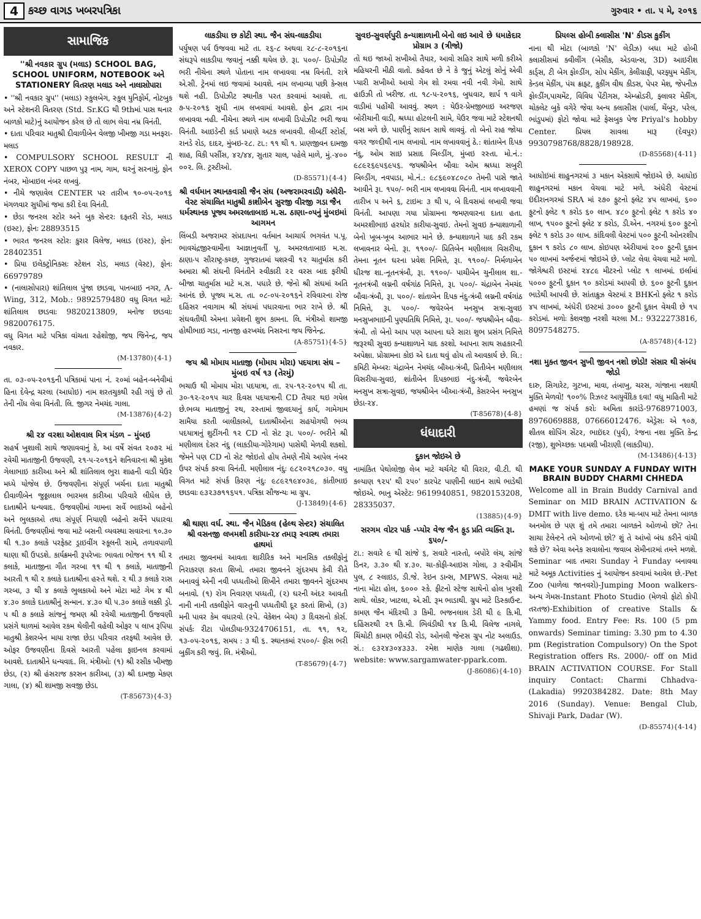4 કચ્છ વાગડ ખબરપત્રિકા ગુરુવાર • તા. ૫ મે, ૨૦૧૬
સામાજિક
''શ્રી નવકાર ગ્રુપ (મલાડ) SCHOOL BAG, SCHOOL UNIFORM, NOTEBOOK અને STATIONERY વિતરણ મલાડ અને નાલાસોપારા
• ''શ્રી નવકાર ગ્રુપ'' (મલાડ) સ્કુલબેગ, સ્કુલ યુનિફોર્મ, નોટબુક અને સ્ટેશનરી વિતરણ (Std. Sr.KG થી 9thમાં પાસ થનાર બાળકો માટે)નું આયોજન કરેલ છે તો લાભ લેવા નમ્ર વિનંતી.
• દાતા પરિવાર માતુશ્રી દીવાળીબેન વેલજી ખીમજી ગડા મનફરા-મલાડ
• COMPULSORY SCHOOL RESULT ની XEROX COPY પાછળ પુરૂ નામ, ગામ, ઘરનું સરનામું, ફોન નંબર, મોબાઇલ નંબર લખવું.
• નીચે જણાવેલ CENTER પર તારીખ ૧૦-૦૫-૨૦૧૬ મંગળવાર સુધીમાં જમા કરી દેવા વિનંતી.
• છેડા જનરલ સ્ટોર અને બુક સેન્ટરઃ દફતરી રોડ, મલાડ (ઇસ્ટ), ફોનઃ 28893515
• ભારત જનરલ સ્ટોરઃ કુરાર વિલેજ, મલાડ (ઇસ્ટ), ફોનઃ 28402351
• પ્રિયા ઇલેક્ટ્રોનિક્સઃ સ્ટેશન રોડ, મલાડ (વેસ્ટ), ફોનઃ 66979789
• (નાલાસોપારા) શાંતિલાલ પુંજા છાડવા, પાનબાઇ નગર, A-Wing, 312, Mob.: 9892579480 વધુ વિગત માટેઃ શાંતિલાલ છાડવાઃ 9820213809, મનોજ છાડવાઃ 9820076175.
વધુ વિગત માટે પત્રિકા વાંચતા રહેશોજી, જય જિનેન્દ્ર, જય નવકાર.
(M-13780){4-1}
તા. ૦૩-૦૫-૨૦૧૬ની પત્રિકામાં પાના નં. ૨૦માં બહેન-બનેવીમાં હિના દેવેન્દ્ર ચરલા (આધોઇ) નામ શરતચુકથી રહી ગયું છે તો તેની નોંધ લેવા વિનંતી. લિ. જીગર નેમચંદ ગાલા.
(M-13876){4-2}
શ્રી ૨૪ વરશા ઓશવાલ મિત્ર મંડળ – મુંબઇ
સહર્ષ ખુશાલી સાથે જણાવવાનું કે, આ વર્ષે સંવત ૨૦૭૨ માં રવેચી માતાજીની ઉજવણી, ૨૧-૫-૨૦૧૬ને શનિવારના શ્રી મુકેશ ગેલાભાઇ કારીઆ અને શ્રી શાંતિલાલ ભુરા શાહની વાડી યેઉર મધ્યે યોજેલ છે. ઉજવણીના સંપૂર્ણ ખર્ચના દાતા માતુશ્રી દીવાળીબેન જુઠ્ઠાલાલ ભારમલ કારીઆ પરિવારે લીધેલ છે, દાતાશ્રીને ધન્યવાદ. ઉજવણીમાં ગામના સર્વે ભાઇઓ બહેનો અને ભુલકાઓ તથા સંપૂર્ણ નિયાણી બહેનો સર્વેને પધારવા વિનંતી. ઉજવણીમાં જવા માટે બસની વ્યવસ્થા સવારના ૧૦.૩૦ થી ૧.૩૦ કલાકે પરફેક્ટ ડ્રાઇવીંગ સ્કૂલની સામે, તળાવપાળી થાણા થી ઉપડશે. કાર્યક્રમની રૂપરેખાઃ ભાવતા ભોજન ૧૧ થી ૨ કલાકે, માતાજીના ગીત ગરબા ૧૧ થી ૧ કલાકે, માતાજીની આરતી ૧ થી ૨ કલાકે દાતાશ્રીના હસ્તે થશે. ૨ થી ૩ કલાકે રાસ ગરબા, ૩ થી ૪ કલાકે ભુલકાઓ અને મોટા માટે ગેમ ૪ થી ૪.૩૦ કલાકે દાતાશ્રીનું સન્માન. ૪.૩૦ થી ૫.૩૦ કલાકે લક્કી ડ્રો. ૫ થી ૭ કલાકે સાંજનું જમણ શ્રી રવેચી માતાજીની ઉજવણી પ્રસંગે થાળમાં આવેલ રકમ થેલીની વહેલી ઓફર ૫ લાખ રૂપિયા માતુશ્રી કેશરબેન માયા રાજા છેડા પરિવાર તરફથી આવેલ છે. ઓફર ઉજવણીના દિવસે આરતી પહેલા ફાઇનલ કરવામાં આવશે. દાતાશ્રીને ધન્યવાદ. લિ. મંત્રીઓઃ (૧) શ્રી રસીક ખીમજી છેડા, (૨) શ્રી હંસરાજ કરસન કારીઆ, (૩) શ્રી દામજી મેકણ ગાલા, (૪) શ્રી શામજી સવજી છેડા.
(T-85673){4-3}
લાકડીયા છ કોટી સ્થા. જૈન સંઘ-લાકડીયા
પર્યુષણ પર્વ ઉજવવા માટે તા. ૨૬-૮ અથવા ૨૮-૮-૨૦૧૬ના સંઘરૂપે લાકડીયા જવાનું નક્કી થયેલ છે. રૂા. ૫૦૦/- ડિપોઝીટ ભરી નીચેના સ્થળે પોતાના નામ લખાવવા નમ્ર વિનંતી. રાત્રે એ.સી. ટ્રેનમાં લઇ જવામાં આવશે. નામ લખાવ્યા પછી કેન્સલ થશે નહી. ડિપોઝીટ સ્થાનીક પરત કરવામાં આવશે. તા. ૭-૫-૨૦૧૬ સુધી નામ લખવામાં આવશે. ફોન દ્વારા નામ લખાવવા નહી. નીચેના સ્થળે નામ લખાવી ડિપોઝીટ ભરી જવા વિનંતી. આઇડેન્ટી કાર્ડ પ્રમાણે અટક લખાવવી. લીબર્ટી સ્ટોર્સ, રાનડે રોડ, દાદર, મુંબઇ-૨૮. ટા.: ૧૧ થી ૧. પ્રાણજીવન દામજી શાહ, વિકી પર્સીસ, ૪૨/૪૪, સુતાર ચાલ, પહેલે માળે, મું.-૪૦૦ ૦૦૨. લિ. ટ્રસ્ટીઓ.
(D-85571){4-4}
શ્રી વર્ધમાન સ્થાનકવાસી જૈન સંઘ (અજરામરવાડી) અંધેરી-વેસ્ટ સંચાલિત માતુશ્રી કાશીબેન સુરજી વીરજી ગડા જૈન ધર્મસ્થાનક પૂજ્ય અમરલતાબાઇ મ.સ. ઠાણા-૦૫નું મુંબઇમાં આગમન
લિંબડી અજરામર સંપ્રદાયના વર્તમાન આચાર્ય ભગવંત પ.પૂ. ભાવચંદ્રજીસ્વામીના આજ્ઞાનુવર્તી પૂ. અમરલતાબાઇ મ.સ. ઠાણા-૫ સૌરાષ્ટ્ર-કચ્છ, ગુજરાતમાં યશસ્વી ૧૨ ચાતુર્માસ કરી અમારા શ્રી સંઘની વિનંતીને સ્વીકારી ૨૨ વરસ બાદ ફરીથી બીજા ચાતુર્માસ માટે મ.સ. પધારે છે. જેનો શ્રી સંઘમાં અતિ આનંદ છે. પૂજ્ય મ.સ. તા. ૦૮-૦૫-૨૦૧૬ને રવિવારના રોજ દહિંસર નવાગામ શ્રી સંઘમાં પધારવાના ભાર રાખે છે. શ્રી સંઘવતીથી એમના પ્રવેશની શુભ કામના. લિ. મંત્રીઓ શામજી હોથીભાઇ ગડા, નાનજી હરખચંદ નિસરના જય જિનેન્દ્ર.
(A-85751){4-5}
જય શ્રી મોમાય માતાજી (મોમાય મોરા) પદયાત્રા સંઘ – મુંબઇ વર્ષ ૧૩ (તેરમું)
ભચાઉ થી મોમાય મોરા પદયાત્રા, તા. ૨૫-૧૨-૨૦૧૫ થી તા. ૩૦-૧૨-૨૦૧૫ ચાર દિવસ પદયાત્રાની CD તૈયાર થઇ ગયેલ છે.ભવ્ય માતાજીનું રથ, રસ્તામાં જીવદયાનું કાર્ય, ગામેગામ સામૈયા કરતી બાલીકાઓ, દાતાશ્રીઓના સહયોગથી ભવ્ય પદયાત્રાનું શુટીંગની ૧૨ CD નો સેટ રૂા. ૫૦૦/- ભરીને શ્રી મણીલાલ દેસર નંદુ (લાકડીયા-ગોરેગામ) પાસેથી મેળવી શકશો. જેમને પણ CD નો સેટ જોઇતો હોય તેમણે નીચે આપેલ નંબર ઉપર સંપર્ક કરવા વિનંતી. મણીલાલ નંદુઃ ૯૮૨૦૨૧૮૦૩૦. વધુ વિગત માટે સંપર્ક કિરણ નંદુઃ ૯૮૯૨૧૯૪૦૩૯, કાંતીભાઇ છાડવાઃ ૯૩૨૩૭૧૧૬૫૧. પત્રિકા સૌજન્યઃ મા ગ્રુપ.
(J-13849){4-6}
શ્રી થાણા વર્ધ. સ્થા. જૈન મેડિકલ (હેલ્થ સેન્ટર) સંચાલિત શ્રી વસનજી લખમશી કારીયા-૨૪ તમારૂ સ્વાસ્થ તમારા હાથમાં
તમારા જીવનમાં આવતા શારીરિક અને માનસિક તકલીફોનું નિરાકરણ કરતા શિખો. તમારા જીવનને સુંદરમય કેવી રીતે બનાવવું એની નવી પધ્ધતીઓ શિખીને તમારા જીવનને સુંદરમય બનાવો. (૧) રોગ નિવારણ પધ્ધતી, (૨) ઘરની અંદર આવતી નાની નાની તકલીફોને વાસ્તુની પધ્ધતીથી દૂર કરતાં શિખો, (૩) મની પાવર કેમ વધારવો (સ્પે. વેકેશન બેચ) ૩ દિવસનો કોર્સ. સંપર્કઃ રીટા પોલડીયા-9324706151, તા. ૧૧, ૧૨, ૧૩-૦૫-૨૦૧૬, સમય : ૩ થી ૬. સ્થાનકમાં ૨૫૦૦/- ફીસ ભરી બુકીંગ કરી જવું. લિ. મંત્રીઓ.
(T-85679){4-7}
સુવઇ-સુવર્ણપુરી કન્યાશાળાની બેનો લઇ આવે છે ધમાકેદાર પ્રોગ્રામ ૩ (ત્રીજો)
તો થઇ જાઓ સખીઓ તૈયાર, આવો સહિર સાથે મળી કરીએ મહિયરની મીઠી વાતો. કહેવત છે ને કે જુનું એટલું સોનું એવી પ્યારી સખીઓ આવો ગેમ શો રમવા નવી નવી ગેમો. સાથે હાઉઝી તો ખરીજ. તા. ૧૮-૫-૨૦૧૬, બુધવાર, શાર્પ ૧ વાગે વાડીમાં પહોંચી આવવું. સ્થળ : યેઉર-પ્રેમજીભાઇ અરજણ બોરીચાની વાડી, શ્રધ્ધા હોટલની સામે, યેઉર જવા માટે સ્ટેશનથી બસ મળે છે. પાણીનું સાધન સાથે લાવવું. તો બેનો રાહ જોયા વગર જલ્દીથી નામ લખાવો. નામ લખાવવાનું ઠે.: શાંતાબેન દિપક નંદુ, ઓમ સાઇ પ્રસાદ બિલ્ડીંગ, મુંબઇ રસ્તા. મો.નં.: ૯૮૯૨૬૯૫૬૯૫૬. જયશ્રીબેન બૌવાઃ ઓમ શ્રધ્ધા સબુરી બિલ્ડીંગ, નવપાડા, મો.નં.: ૯૮૬૯૦૪૮૦૮૦ તેમની પાસે જાતે આવીને રૂા. ૧૫૦/- ભરી નામ લખાવવા વિનંતી. નામ લખાવવાની તારીખ ૫ અને ૬, ટાઇમઃ ૩ થી ૫, બે દિવસમાં લખાવી જવા વિનંતી. આપણા ગયા પ્રોગ્રામના જમણવારના દાતા હતા. અમરશીભાઇ હરઘોર કારીયા-સુવઇ. તેમનો સુવઇ કન્યાશાળાની બેનો ખૂબ-ખૂબ આભાર માને છે. કન્યાશાળાને યાદ કરી રકમ લખાવનાર બેનો. રૂા. ૧૧૦૦/- પ્રિતિબેન મણીલાલ વિસરીયા, તેમના નૂતન ઘરના પ્રવેશ નિમિત્તે, રૂા. ૧૧૦૦/- નિર્મળાબેન ધીરજ શા.-નૂતનત્રંબૌ, રૂા. ૧૧૦૦/- પાચીબેન ચુનીલાલ શા.-નૂતનત્રંબૌ લગ્નની વર્ષગાંઠ નિમિત્તે, રૂા. ૫૦૦/- ચંદ્રાબેન નેમચંદ બૌવા-ત્રંબૌ, રૂા. ૫૦૦/- શાંતાબેન દિપક નંદુ-ત્રંબૌ લગ્નની વર્ષગાંઠ નિમિત્તે, રૂા. ૫૦૦/- જવેરબેન મનસુખ સત્રા-સુવઇ મનસુખભાઇની પુણ્યતિથિ નિમિત્તે, રૂા. ૫૦૦/- જયશ્રીબેન બૌવા-ત્રંબૌ. તો બેનો આપ પણ આપના ઘરે સારા શુભ પ્રસંગ નિમિત્તે જરૂરથી સુવઇ કન્યાશાળાને યાદ કરશો. આપના સાથ સહકારની અપેક્ષા. પ્રોગ્રામના કોઇ એ દાતા થવું હોય તો આવકાર્ય છે. લિ.: કમિટી મેમ્બરઃ ચંદ્રાબેન નેમચંદ બૌઆ-ત્રંબૌ, પ્રિતીબેન મણીલાલ વિસરીયા-સુવઇ, શાંતીબેન દિપકભાઇ નંદુ-ત્રંબૌ, જવેરબેન મનસુખ સત્રા-સુવઇ, જયશ્રીબેન બૌઆ-ત્રંબૌ, કેસરબેન મનસુખ છેડા-૨૪.
(T-85678){4-8}
ધંધાદારી
દુકાન જોઇએ છે
નામાંકિત પેથોલોજી લેબ માટે ચર્ચગેટ થી વિરાર, વી.ટી. થી કલ્યાણ ૧૨૫' થી ૨૫૦' કારપેટ પાણીની લાઇન સાથે ભાડેથી જોઇએ. ભાનુ એસ્ટેટઃ 9619940851, 9820153208, 28335037.
(13885){4-9}
સરગમ વોટર પાર્ક -પ્યોર વેજ જૈન ફુડ પ્રતિ વ્યક્તિ રૂા. ૬૫૦/-
ટા.: સવારે ૯ થી સાંજે ૬, સવારે નાસ્તો, બપોરે લંચ, સાંજે ડિનર, ૩.૩૦ થી ૪.૩૦. ચા-કોફી-આઇસ ગોલા, ૩ સ્વીમીંગ પુલ, ૮ સ્લાઇડ, ડી.જે. રેઇન ડાન્સ, MPWS. બેસવા માટે નાના મોટા હોલ, ૬૦૦૦ સ્કે. ફીટનો સ્ટેજ સાથેનો હોલ ખુરશી સાથે. લોકર, ખાટલા, એ.સી. રૂમ ભાડાથી. ગ્રુપ માટે ડિસ્કાઉન્ટ. કામણ જૈન મંદિરથી ૩ કિમી. ભજનલાલ ડેરી થી ૯ કિ.મી. દહિંસરથી ૨૧ કિ.મી. ભિવંડીથી ૧૪ કિ.મી. વિલેજ નાગલે, ચિંચોટી કામણ ભીવંડી રોડ, ઓનલી જેન્ટસ ગ્રુપ નોટ અલાઉડ. સં.: ૯૩૨૪૩૦૪૩૩૩. રમેશ માણેક ગાલા (ગઢશીશા). website: www.sargamwater-ppark.com.
(J-86086){4-10}
પ્રિયલ્સ હોબી ક્લાસીસ 'N' કીડસ કુકીંગ
નાના થી મોટા (બાળકો 'N' લેડીઝ) બધા માટે હોબી કલાસીસમાં ક્વીલીંગ (બેસીક, એડવાન્સ, 3D) આઇરીશ કાર્ડ્સ, ટી બેગ ફોલ્ડીંગ, સોપ મેકીંગ, કેલીગ્રાફી, પરફ્યુમ મેકીંગ, કેન્ડલ મેકીંગ, પંચ ક્રાફ્ટ, કુકીંગ વીથ કીડસ, પેપર મેશ, જેપનીઝ ફોલ્ડીંગ,પાચમેંટ, વિવિધ પેંટીગસ, એમ્બ્રોડરી, ફ્લાવર મેકીંગ, ચોકલેટ બુકે વગેરે જેવા અન્ય ક્લાસીસ (પાર્લા, ચેંબુર, પરેલ, ભાંડુપમાં) ફોટો જોવા માટે ફેસબુક પેજ Priyal's hobby Center. પ્રિયલ સાવલા મારૂ (દેવપુર) 9930798768/8828/198928.
(D-85568){4-11}
આધોઇમાં શાહુનગરમાં ૩ મકાન એકસાથે જોઇએ છે. આધોઇ શાહુનગરમાં મકાન વેચવા માટે મળે. અંધેરી વેસ્ટમાં ઇંદીરાનગરમાં SRA માં ૨૭૦ ફુટનો ફ્લેટ ૪૫ લાખમાં, ૬૦૦ ફુટનો ફ્લેટ ૧ કરોડ ૬૦ લાખ. ૪૮૦ ફુટનો ફ્લેટ ૧ કરોડ ૪૦ લાખ, ૧૫૦૦ ફુટનો ફ્લેટ ૪ કરોડ, ડી.એન. નગરમાં ૬૦૦ ફુટનો ફ્લેટ ૧ કરોડ ૩૦ લાખ. કાંદિવલી વેસ્ટમાં ૫૦૦ ફુટની ઓનરશીપ દુકાન ૧ કરોડ ૮૦ લાખ. કોઇપણ એરીયામાં ૨૦૦ ફુટની દુકાન ૫૦ લાખમાં અર્જન્ટમાં જોઇએ છે. પ્લોટ લેવા વેચવા માટે મળો. જોગેશ્વરી ઇસ્ટમાં ૨૪૮૯ મીટરનો પ્લોટ ૧ લાખમાં. ઇર્લામાં ૫૦૦૦ ફુટની દુકાન ૧૦ કરોડમાં આપવી છે. ૬૦૦ ફુટની દુકાન ભાડેથી આપવી છે. સાંતાક્રુઝ વેસ્ટમાં ૨ BHKનો ફ્લેટ ૧ કરોડ ૪૫ લાખમાં, અંધેરી ઇસ્ટમાં ૩૦૦૦ ફુટની દુકાન વેચવી છે ૧૫ કરોડમાં. મળોઃ કેશવજી નરશી ચરલા M.: 9322273816, 8097548275.
(A-85748){4-12}
નશા મુક્ત જીવન સુખી જીવન નશો છોડો! સંસાર થી સંબંધ જોડો
દારુ, સિગારેટ, ગુટખા, માવા, તંબાખુ, ચરસ, ગાંજાના નશાથી મુક્તિ મેળવો! ૧૦૦% રિઝલ્ટ આયુર્વેદિક દવા! વધુ માહિતી માટે હમણાં જ સંપર્ક કરોઃ અમિતા કારાંડે-9768971003, 8976069888, 07666012476. એડ્રેસઃ એ ૧૦૭, શીતલ શોપિંગ સેંટર, ભાઇંદર (પુર્વ), રંજના નશા મુક્તિ કેન્દ્ર (રજી), શુભેચ્છકઃ પદમશી ખીરાણી (લાકડીયા).
(M-13486){4-13}
MAKE YOUR SUNDAY A FUNDAY WITH BRAIN BUDDY CHARMI CHHEDA
Welcome all in Brain Buddy Carnival and Seminar on MID BRAIN ACTIVATION & DMIT with live demo. દરેક મા-બાપ માટે તેમના બાળક અનમોલ છે પણ શું તમે તમારા બાળકને ઓળખો છો? તેના સાચા ટેલેન્ટને તમે ઓળખો છો? શું તે આંખો બંધ કરીને વાંચી શકે છે? એવા અનેક સવાલોના જવાબ સેમીનારમાં તમને મળશે. Seminar બાદ તમારા Sunday ને Funday બનાવવા માટે અમૂક Activities નું આયોજન કરવામાં આવેલ છે.-Pet Zoo (પાળેલા જાનવરો)-Jumping Moon walkers-અન્ય ગેમસ-Instant Photo Studio (મેળવો ફોટો કોપી તરતજ)-Exhibition of creative Stalls & Yammy food. Entry Fee: Rs. 100 (5 pm onwards) Seminar timing: 3.30 pm to 4.30 pm (Registration Compulsory) On the Spot Registration offers Rs. 2000/- off on Mid BRAIN ACTIVATION COURSE. For Stall inquiry Contact: Charmi Chhadva-(Lakadia) 9920384282. Date: 8th May 2016 (Sunday). Venue: Bengal Club, Shivaji Park, Dadar (W).
(D-85574){4-14}